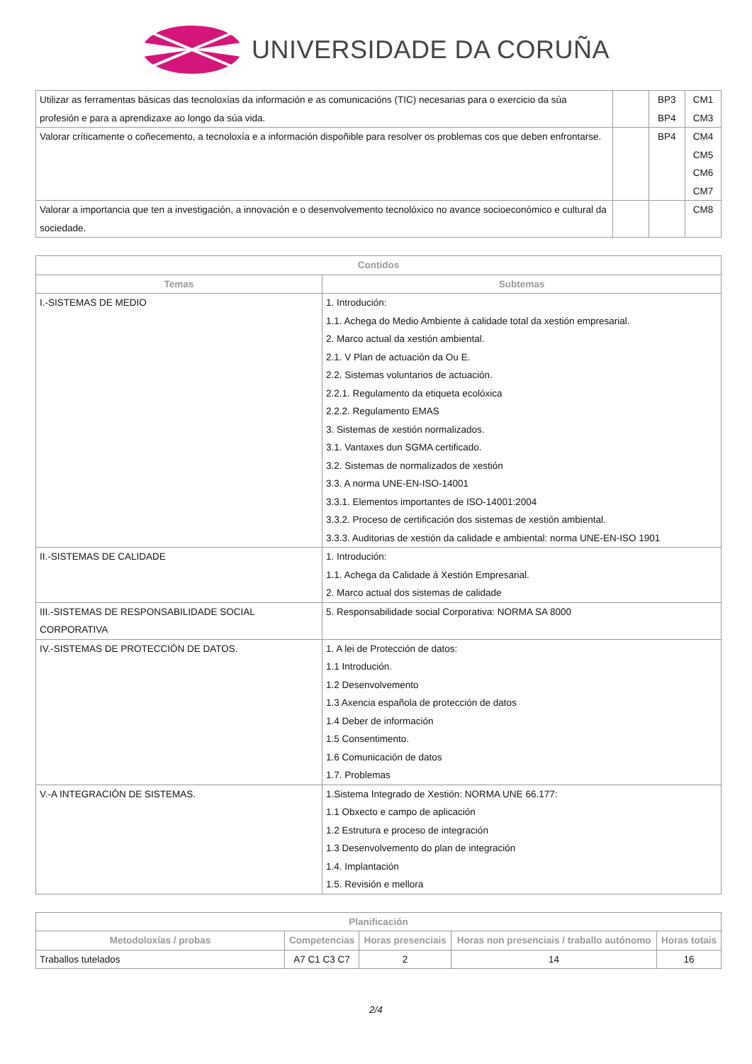UNIVERSIDADE DA CORUÑA
| Utilizar as ferramentas básicas das tecnoloxías da información e as comunicacións (TIC) necesarias para o exercicio da súa profesión e para a aprendizaxe ao longo da súa vida. | | BP3 BP4 | CM1 CM3 |
| Valorar críticamente o coñecemento, a tecnoloxía e a información dispoñible para resolver os problemas cos que deben enfrontarse. | | BP4 | CM4 CM5 CM6 CM7 |
| Valorar a importancia que ten a investigación, a innovación e o desenvolvemento tecnolóxico no avance socioeconómico e cultural da sociedade. | | | CM8 |
| Contidos | |
| --- | --- |
| Temas | Subtemas |
| I.-SISTEMAS DE MEDIO | 1. Introdución: 1.1. Achega do Medio Ambiente á calidade total da xestión empresarial. 2. Marco actual da xestión ambiental. 2.1. V Plan de actuación da Ou E. 2.2. Sistemas voluntarios de actuación. 2.2.1. Regulamento da etiqueta ecolóxica 2.2.2. Regulamento EMAS 3. Sistemas de xestión normalizados. 3.1. Vantaxes dun SGMA certificado. 3.2. Sistemas de normalizados de xestión 3.3. A norma UNE-EN-ISO-14001 3.3.1. Elementos importantes de ISO-14001:2004 3.3.2. Proceso de certificación dos sistemas de xestión ambiental. 3.3.3. Auditorias de xestión da calidade e ambiental: norma UNE-EN-ISO 1901 |
| II.-SISTEMAS DE CALIDADE | 1. Introdución: 1.1. Achega da Calidade á Xestión Empresarial. 2. Marco actual dos sistemas de calidade |
| III.-SISTEMAS DE RESPONSABILIDADE SOCIAL CORPORATIVA | 5. Responsabilidade social Corporativa: NORMA SA 8000 |
| IV.-SISTEMAS DE PROTECCIÓN DE DATOS. | 1. A lei de Protección de datos: 1.1 Introdución. 1.2 Desenvolvemento 1.3 Axencia española de protección de datos 1.4 Deber de información 1.5 Consentimento. 1.6 Comunicación de datos 1.7. Problemas |
| V.-A INTEGRACIÓN DE SISTEMAS. | 1.Sistema Integrado de Xestión: NORMA UNE 66.177: 1.1 Obxecto e campo de aplicación 1.2 Estrutura e proceso de integración 1.3 Desenvolvemento do plan de integración 1.4. Implantación 1.5. Revisión e mellora |
| Planificación | | | | |
| --- | --- | --- | --- | --- |
| Metodoloxías / probas | Competencias | Horas presenciais | Horas non presenciais / traballo autónomo | Horas totais |
| Traballos tutelados | A7 C1 C3 C7 | 2 | 14 | 16 |
2/4